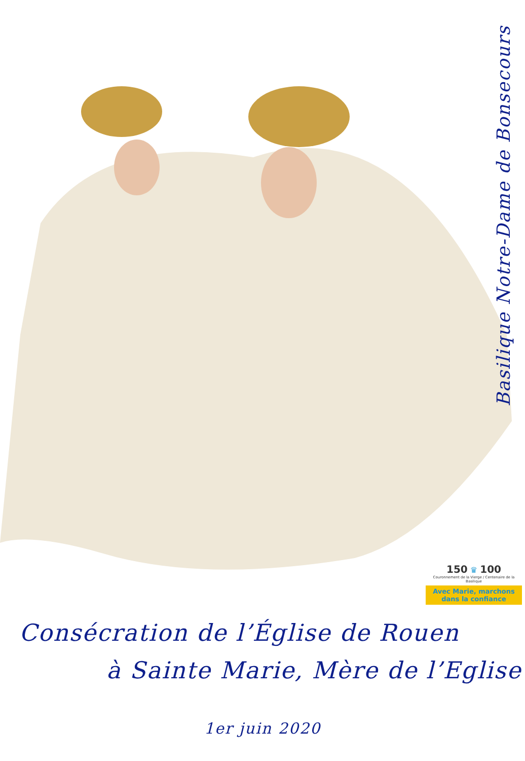Basilique Notre-Dame de Bonsecours
150 ♛ 100
Couronnement de la Vierge / Centenaire de la Basilique
Avec Marie, marchons dans la confiance
Consécration de l’Église de Rouen
à Sainte Marie, Mère de l’Eglise
1er juin 2020